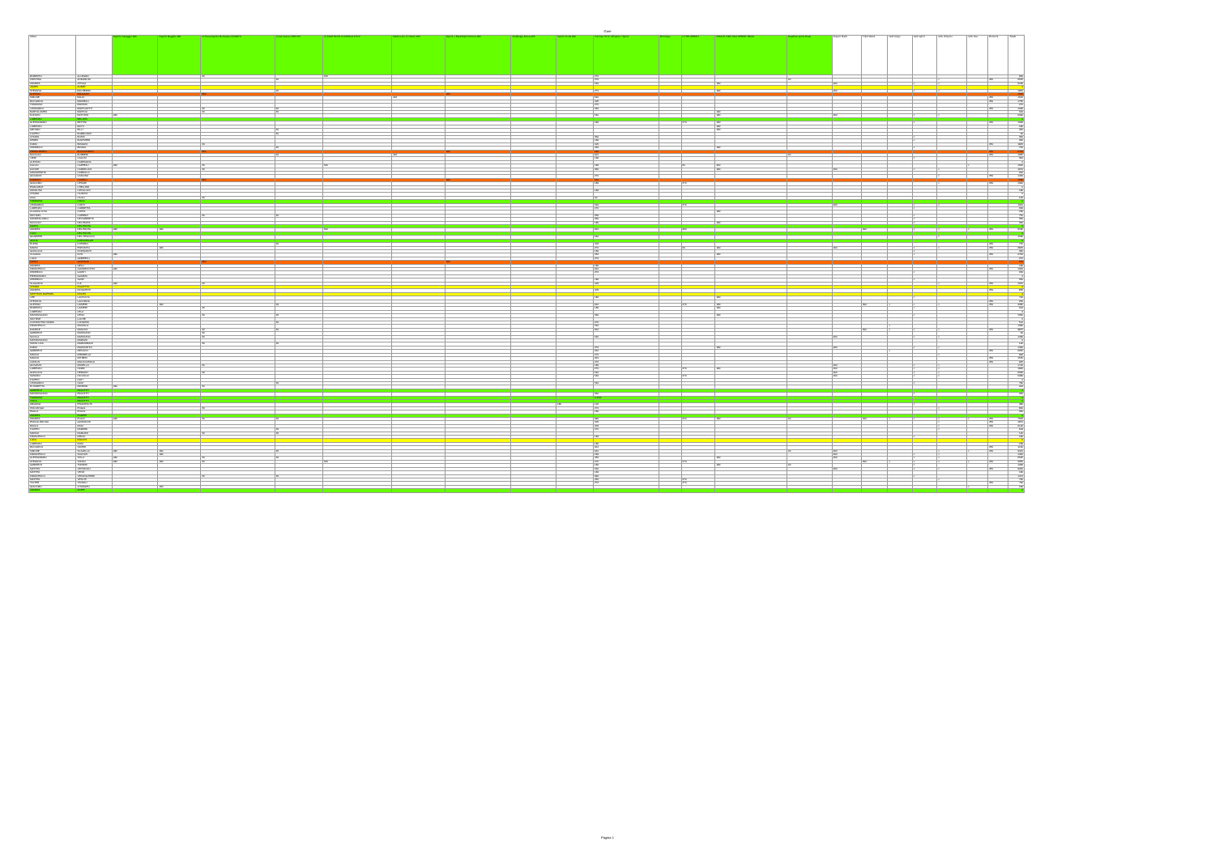Gare
| Atleta | | Dsprint Viareggio 180 | Dsprint Mugello 180 | CI Para Dsprint Montelupo 60/180*2 | Cross Greve CSEN 60 | CI DUATHLON CLASSICO 270*2 | Medio Lido di Volano 405 | Tsprint o Para/Tsprint Roma 180 | Challenge Roma 405 | Tsprint Imola 180 | Ironman 70.3 / Olimpico / Sprint | IM Zurigo | CI TRI SPRINT | FINALE CIRC DUA SPRINT PAVIA | Duathlon sprint Prato | Doppio Rank | Triplo Rank | rank lungo | rank sprint | rank olimpico | rank dua | Bonus 9 | Totale |
| --- | --- | --- | --- | --- | --- | --- | --- | --- | --- | --- | --- | --- | --- | --- | --- | --- | --- | --- | --- | --- | --- | --- | --- |
| ROBERTO | ALLEGRO | | | 60 | | 540 | | | | | 270 | | | | | | | | | | | | 930 |
| CRISTINA | ANDORLINI | | | | 60 | | | | | | 270 | | | | 60 | | | | | x | | 250 | 2555 |
| ANDREA | ATTALA | | | | | | | | | | 540 | | | 180 | | 200 | | | x | x | | | 2180 |
| JAMES | AUBRY | | | | | | | | | | | | | | | | | | | | | | 0 |
| STEFANO | BACHERINI | | | | 60 | | | | | | 270 | | | 180 | | 200 | | | x | x | | | 1850 |
| ALESSIO | BALDAZZI | | | 360 | | | | 180 | | | | | | | | | | | | | | | 1350 |
| SIMONE | BALDI | | | | | | 405 | | | | 540 | | | | | | | | | | | 250 | 1600 |
| RICCARDO | BARDELLI | | | | | | | | | | 405 | | | | | | | | | | | 250 | 1735 |
| TOMMASO | BARNINI | | | | | | | | | | 270 | | | | | | | | | | | | 270 |
| LEONARDO | BARTOLETTI | | | 60 | 60 | | | | | | 450 | | | | | | | | | | | 250 | 1090 |
| BARTOLOMEO | BARTOLI | | | 60 | 60 | | | | | | | | | 180 | | | | | | | | | 300 |
| DONATO | BATTISTA | 180 | | | | | | | | | 540 | | | 180 | | 200 | | | x | x | | | 2090 |
| LORENZO | BELLESI | | | | | | | | | | | | | | | | | | | | | | 0 |
| ALESSANDRO | BETTINI | | | | | | | | | | 180 | | 270 | 180 | | | | | x | | | 250 | 1330 |
| LORENZO | BICHI | | | | | | | | | | | | | 180 | | | | | | | | | 180 |
| ARTURO | BILLI | | | | 60 | | | | | | | | | 180 | | | | | | | | | 240 |
| FILIPPO | BOMBONATI | | | | 60 | | | | | | | | | | | | | | | | | | 60 |
| CHIARA | BOSSI | | | | | | | | | | 360 | | | | | | | | x | | | | 360 |
| DEREK | BOWSHER | | | | | | | | | | 180 | | | | | | | | x | | | | 360 |
| FABIO | BROGINI | | | 60 | | | | | | | 405 | | | | | | | | | | | 250 | 1805 |
| FEDERICO | BRUNO | | | | 60 | | | | | | 450 | | | 180 | | | | | x | | | | 750 |
| PIERALBERTO | BUCCIONERO | | | 360 | | | | 180 | | | 540 | | | | | | | | | | | 250 | 2745 |
| NICCOLO | BURBERI | | | | 60 | | 405 | | | | 910 | | | | 60 | | | | | | | 250 | 1955 |
| VIERI | CALOSI | | | | | | | | | | 180 | | | | | | | | x | | | | 360 |
| ALESSIO | CAMPAGNA | | | | | | | | | | | | | | | | | | | | | | 0 |
| FULVIO | CAPPELLI | 180 | | 60 | | 540 | | | | | 180 | | 60 | 460 | | | | | | | x | | 1305 |
| DAVIDE | CARDELLINI | | | 60 | | | | | | | 360 | | | 180 | | 200 | | | x | x | | | 1970 |
| MARGHERITA | CARDILLO | | | | | | | | | | | | | | | | | | | | | | 240 |
| GIOVANNI | CASCINO | | | | | | | | | | 270 | | | | | | | | | x | | 250 | 1460 |
| FABRIZIO | CASELLI | | | 360 | | | | 180 | | | 540 | | | | | | | | | | | | 1680 |
| GIACOMO | CESARI | | | | | | | | | | 180 | | 270 | | | | | | | x | | 250 | 1340 |
| EMANUELE | CHELLERI | | | | | | | | | | | | | | | | | | | | | | 0 |
| ANNALISA | CIPOLLONI | | | | | | | | | | 180 | | | | | | | | | | | | 180 |
| CHIARA | CIUFFINI | | | | | | | | | | | | | | | | | | | | | | 0 |
| UGO | CIULLI | | | 60 | | | | | | | 60 | | | | | | | | | | | | 120 |
| TOMMASO | COCO | | | | | | | | | | | | | | | | | | | | | | 0 |
| LEONARDO | CONTI | | | | | | | | | | 540 | | 270 | | | 200 | | | x | x | | | 1910 |
| LORENZO | CORBETTA | | | | | | | | | | 270 | | | | | | | | x | | | | 630 |
| CLAUDIA LIVIA | COSTA | | | | | | | | | | | | | 180 | | | | | | | | | 180 |
| MICHAEL | CUPPARI | | | 60 | 60 | | | | | | 630 | | | | | | | | x | | | | 750 |
| ANDREACARLO | DE ROBERTIS | | | | | | | | | | 360 | | | | | | | | x | | | | 360 |
| NICCOLO' | DEL PANTA | | | | | | | | | | 180 | | | 180 | | | | | x | | | | 360 |
| AGATA | DEL PUNTA | | | | | | | | | | | | | | | | | | | | | | 0 |
| ANDREA | DEL PUNTA | 180 | 180 | | | 540 | | | | | 910 | | 360 | | | | 300 | | x | x | x | 250 | 6185 |
| LIVIO | DEL PUNTA | | | | | | | | | | | | | | | | | | | | | | 0 |
| GIUSEPPE | DEL VESCOVO | | | | | | | | | | 540 | | | | | | | | | x | | | 1535 |
| GIULIA | DI BISCEGLIE | | | | | | | | | | | | | | | | | | | | | | 0 |
| ELENA | DI PIRRO | | | | 60 | | | | | | 405 | | | | | | | | | | | 250 | 715 |
| MARIO | ESPOSITO | | 180 | | | | | | | | 270 | | 60 | 180 | | 200 | | | x | x | | 250 | 2805 |
| GIANLUCA | FIORAVANTI | | | | | | | | | | 180 | | | | | | | | x | | | | 360 |
| CLAUDIA | FUSI | 180 | | | | | | | | | 450 | | | 180 | | | | | x | | | 250 | 2760 |
| LUCA | GABRIELLI | | | | | | | | | | 270 | | | | | | | | | | | | 270 |
| DIEGO | GASTALDI | | | 360 | | | | 180 | | | | | | | | | | | | | | | 540 |
| ANDREA | GELLI | | | | | | | | | | 180 | | | | | | | | | | | | 180 |
| FRANCESCO | GIANNECCHINI | 180 | | | | | | | | | 910 | | | | | | | | | | | 250 | 1340 |
| FEDERICO | GIUSTI | | | | | | | | | | 270 | | | | | | | | x | | | | 630 |
| PIERSANDRO | GUARINI | | | | | | | | | | | | | | | | | | | | | | 0 |
| FEDERICO | GUIDI | | | | | | | | | | 180 | | | | | | | | x | | | | 360 |
| SLAGJANA | ILIK | 180 | | 60 | | | | | | | 405 | | | | | | | | | x | | 250 | 1615 |
| CHIARA | INGLETTO | | | | | | | | | | | | | | | | | | | | | | 0 |
| ANDREA | INNOCENTI | | | | | | | | | | 405 | | | | | | | | | | | 250 | 835 |
| MATTHIAS RAPHAEL | KINDEL | | | | | | | | | | | | | | | | | | | | | | 0 |
| LEE | LACHOVIC | | | | | | | | | | 180 | | | 180 | | | | | x | | | | 720 |
| STEFANO | LACORCIA | | | | | | | | | | | | | | | | | | | | | 250 | 250 |
| ALESSIO | LAZZERI | | 180 | | 60 | | | | | | 910 | | 270 | 180 | | | 300 | x | x | x | | 250 | 4365 |
| ROBERTO | LAZZERI | | | 60 | | | | | | | 180 | | | 180 | | | | | x | | | | 600 |
| LORENZO | LELLI | | | | | | | | | | | | | | | | | | | | | | 0 |
| MASSIMILIANO | LENCI | | | 60 | 60 | | | | | | 360 | | | 180 | | | | | x | | | | 1350 |
| MICHELE | LOCHE | | | | | | | | | | | | | | | | | | | | | | 0 |
| COSTANTINO MARIA | LONGHINI | | | | 60 | | | | | | 270 | | | | | | | | | | | | 510 |
| FRANCESCO | MAIUOLO | | | | | | | | | | 540 | | | | | | | x | | | | | 1395 |
| DANIELE | MANCINI | | | 60 | 60 | | | | | | 910 | | | | | | 300 | x | x | x | | 250 | 3875 |
| GABRIELE | MANSUINO | | | 60 | | | | | | | | | | | | | | | | | | | 60 |
| NICOLA | MANSUINO | | | 60 | | | | | | | 540 | | | | | 200 | | | x | x | | | 1430 |
| MASSIMILIANO | MARIANI | | | | | | | | | | | | | | | | | | | | | | 0 |
| SONIA LINA | MARMORALE | | | 60 | 60 | | | | | | | | | | | | | | | | | | 120 |
| FABIO | MAZZANTINI | | | | | | | | | | 270 | | | 180 | | 200 | | | x | x | | | 1460 |
| GABRIELE | MECACCI | | | | | | | | | | 910 | | | | | | | x | | | | 250 | 2245 |
| MARCO | MIRABELLA | | | | | | | | | | 270 | | | | | | | | | x | | | 990 |
| MARCO | MITRESI | | | | | | | | | | 910 | | | | | | | | | | | 250 | 1565 |
| CATALIN | MOLDOVEANU | | | | | | | | | | 270 | | | | | | | | | | | 250 | 925 |
| GIOVANNI | MOSELLA | | | 60 | | | | | | | 180 | | | | | 200 | | | x | x | | | 1700 |
| LORENZO | NARDI | | | | | | | | | | 270 | | 270 | 180 | | 200 | | | x | x | | | 1820 |
| GIANLUCA | NERUZZI | | | 60 | | | | | | | 540 | | | | | 200 | | | x | x | | | 2330 |
| SANDRO | NICCOLAI | | | | | | | | | | 540 | | 270 | | | 200 | | | x | x | | | 2480 |
| FILIPPO | NUTI | | | | | | | | | | | | | | | | | | | | | | 0 |
| LEONARDO | OLMI | | | | 60 | | | | | | 540 | | | | | | | | x | | | | 780 |
| ELISABETTA | PANERAI | 180 | | 60 | | | | | | | | | | | | | | | | | | | 240 |
| GABRIELE | PAOLETTI | | | | | | | | | | | | | | | | | | | | | | 0 |
| MASSIMILIANO | PAOLETTI | | | | | | | | | | 360 | | | | | | | | x | | | | 360 |
| TOMMASO | PAOLETTI | | | | | | | | | | 2 ASS | | | | | | | | | | | | 0 |
| VIOLA | PAOLETTI | | | | | | | | | | | | | | | | | | | | | | 0 |
| ARIANNA | PISANESCHI | | | | | | | | | 180 | 120 | | | | | | | | x | | | | 480 |
| WOLFANGO | POGGI | | | 60 | | | | | | | 270 | | | | | | | | | x | | | 840 |
| PAOLO | POLINI | | | | | | | | | | 180 | | | | | | | | | | | | 360 |
| ANDREA | POMPEI | | | | | | | | | | | | | | | | | | | | | | 0 |
| ANDREA | PUCCI | 180 | | 60 | 60 | | | | | | 990 | | 600 | 180 | 60 | | 300 | x | x | x | x | 250 | 7620 |
| PASCAL BRUNO | QUINODON | | | | | | | | | | 405 | | | | | | | | | x | | 250 | 1870 |
| RAOUL | RAIO | | | | | | | | | | 405 | | | | | | | | | x | | 250 | 2105 |
| FILIPPO | RAMIERI | | | | 60 | | | | | | 270 | | | | | | | | | x | | | 600 |
| MARCO | RAMUZZI | | | 60 | 60 | | | | | | | | | | | | | | | | | | 120 |
| FRANCESCO | RIBOLI | | | | | | | | | | 180 | | | | | | | | x | | | | 180 |
| LUCA | ROCCHI | | | | | | | | | | | | | | | | | | | | | | 0 |
| LORENZO | ROSI | | | | | | | | | | 180 | | | | | | | | | | | | 180 |
| RICCARDO | SAVERI | | | | | | | | | | 910 | | | | | | | | | | | 250 | 1160 |
| SIMONE | SCALELLA | 180 | 180 | | 60 | | | | | | 910 | | | | 60 | 200 | | | | x | x | 250 | 3410 |
| FRANCESCO | SOLDATI | | 180 | | | | | | | | 180 | | | | | 200 | | | x | x | | | 1460 |
| ALESSANDRO | STILLI | 180 | | 60 | 60 | | | | | | 450 | | | 180 | | 200 | | | x | x | | | 2525 |
| STEFANO | TONINI | 180 | 180 | 60 | | 540 | | | | | 270 | | 270 | | | | 300 | x | x | x | x | 250 | 4355 |
| GABRIELE | TORRINI | | | | | | | | | | 180 | | | 180 | 60 | | | | x | | | | 1080 |
| MATTEO | VENTAVOLI | | | | | | | | | | 540 | | | | | 200 | | | x | x | | 250 | 3025 |
| MATTEO | VENZI | | | | | | | | | | 180 | | | | | | | | | | | | 180 |
| FRANCESCO | VERLINGHIERI | | | 60 | 60 | | | | | | 990 | | | | | | | | x | | | | 1470 |
| MATTEO | VESCHI | | | | | | | | | | 450 | | 270 | | | | | | | x | | | 720 |
| VALTER | VIGNOLI | | | | | | | | | | 270 | | 270 | | | | | | | | | 250 | 790 |
| GIACOMO | VITANGELI | | 180 | | | | | | | | | | | | | | | | | | x | | 180 |
| ANDREA | ZOPPI | | | | | | | | | | | | | | | | | | | | | | 0 |
Pagina 1